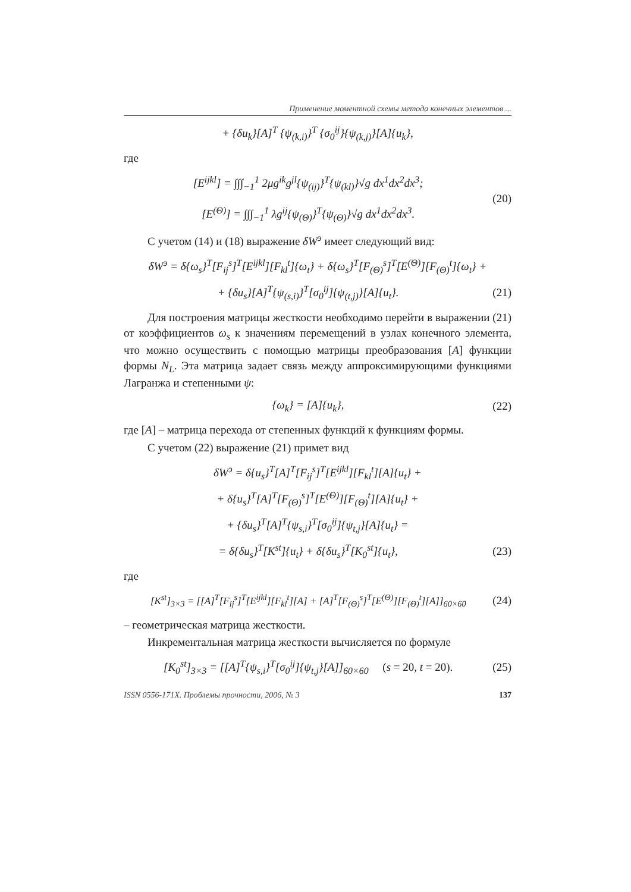Применение моментной схемы метода конечных элементов ...
+ {δu<sub>k</sub>}[A]<sup>T</sup> {ψ<sub>(k,i)</sub>}<sup>T</sup> {σ<sub>0</sub><sup>ij</sup>}{ψ<sub>(k,j)</sub>}[A]{u<sub>k</sub>},
где
[E<sup>ijkl</sup>] = ∫∫∫<sub>−1</sub><sup>1</sup> 2μg<sup>ik</sup>g<sup>jl</sup>{ψ<sub>(ij)</sub>}<sup>T</sup>{ψ<sub>(kl)</sub>}√g dx<sup>1</sup>dx<sup>2</sup>dx<sup>3</sup>;
[E<sup>(Θ)</sup>] = ∫∫∫<sub>−1</sub><sup>1</sup> λg<sup>ij</sup>{ψ<sub>(Θ)</sub>}<sup>T</sup>{ψ<sub>(Θ)</sub>}√g dx<sup>1</sup>dx<sup>2</sup>dx<sup>3</sup>. (20)
С учетом (14) и (18) выражение δW<sup>э</sup> имеет следующий вид:
δW<sup>э</sup> = δ{ω<sub>s</sub>}<sup>T</sup>[F<sub>ij</sub><sup>s</sup>]<sup>T</sup>[E<sup>ijkl</sup>][F<sub>kl</sub><sup>t</sup>]{ω<sub>t</sub>} + δ{ω<sub>s</sub>}<sup>T</sup>[F<sub>(Θ)</sub><sup>s</sup>]<sup>T</sup>[E<sup>(Θ)</sup>][F<sub>(Θ)</sub><sup>t</sup>]{ω<sub>t</sub>} +
+ {δu<sub>s</sub>}[A]<sup>T</sup>{ψ<sub>(s,i)</sub>}<sup>T</sup>[σ<sub>0</sub><sup>ij</sup>]{ψ<sub>(t,j)</sub>}[A]{u<sub>t</sub>}. (21)
Для построения матрицы жесткости необходимо перейти в выражении (21) от коэффициентов ω<sub>s</sub> к значениям перемещений в узлах конечного элемента, что можно осуществить с помощью матрицы преобразования [A] функции формы N<sub>L</sub>. Эта матрица задает связь между аппроксимирующими функциями Лагранжа и степенными ψ:
{ω<sub>k</sub>} = [A]{u<sub>k</sub>}, (22)
где [A] – матрица перехода от степенных функций к функциям формы.
С учетом (22) выражение (21) примет вид
δW<sup>э</sup> = δ{u<sub>s</sub>}<sup>T</sup>[A]<sup>T</sup>[F<sub>ij</sub><sup>s</sup>]<sup>T</sup>[E<sup>ijkl</sup>][F<sub>kl</sub><sup>t</sup>][A]{u<sub>t</sub>} +
+ δ{u<sub>s</sub>}<sup>T</sup>[A]<sup>T</sup>[F<sub>(Θ)</sub><sup>s</sup>]<sup>T</sup>[E<sup>(Θ)</sup>][F<sub>(Θ)</sub><sup>t</sup>][A]{u<sub>t</sub>} +
+ {δu<sub>s</sub>}<sup>T</sup>[A]<sup>T</sup>{ψ<sub>s,i</sub>}<sup>T</sup>[σ<sub>0</sub><sup>ij</sup>]{ψ<sub>t,j</sub>}[A]{u<sub>t</sub>} =
= δ{δu<sub>s</sub>}<sup>T</sup>[K<sup>st</sup>]{u<sub>t</sub>} + δ{δu<sub>s</sub>}<sup>T</sup>[K<sub>0</sub><sup>st</sup>]{u<sub>t</sub>}, (23)
где
[K<sup>st</sup>]<sub>3×3</sub> = [[A]<sup>T</sup>[F<sub>ij</sub><sup>s</sup>]<sup>T</sup>[E<sup>ijkl</sup>][F<sub>kl</sub><sup>t</sup>][A] + [A]<sup>T</sup>[F<sub>(Θ)</sub><sup>s</sup>]<sup>T</sup>[E<sup>(Θ)</sup>][F<sub>(Θ)</sub><sup>t</sup>][A]]<sub>60×60</sub> (24)
– геометрическая матрица жесткости.
Инкрементальная матрица жесткости вычисляется по формуле
[K<sub>0</sub><sup>st</sup>]<sub>3×3</sub> = [[A]<sup>T</sup>{ψ<sub>s,i</sub>}<sup>T</sup>[σ<sub>0</sub><sup>ij</sup>]{ψ<sub>t,j</sub>}[A]]<sub>60×60</sub> (s = 20, t = 20). (25)
ISSN 0556-171X. Проблемы прочности, 2006, № 3 137